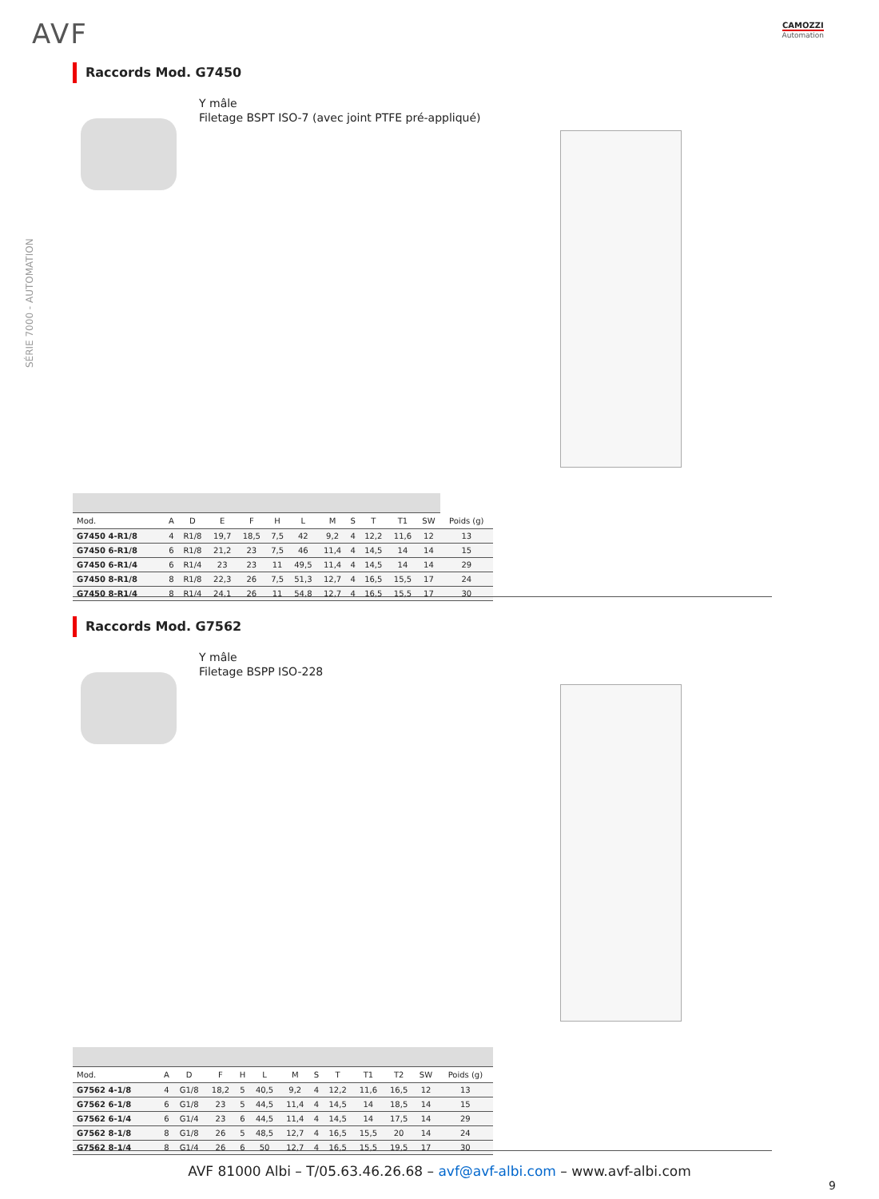AVF CAMOZZI
Automation
SÉRIE 7000 - AUTOMATION
Raccords Mod. G7450
Y mâle
Filetage BSPT ISO-7 (avec joint PTFE pré-appliqué)
| Mod. | A | D | E | F | H | L | M | S | T | T1 | SW | Poids (g) |
| --- | --- | --- | --- | --- | --- | --- | --- | --- | --- | --- | --- | --- |
| G7450 4-R1/8 | 4 | R1/8 | 19,7 | 18,5 | 7,5 | 42 | 9,2 | 4 | 12,2 | 11,6 | 12 | 13 |
| G7450 6-R1/8 | 6 | R1/8 | 21,2 | 23 | 7,5 | 46 | 11,4 | 4 | 14,5 | 14 | 14 | 15 |
| G7450 6-R1/4 | 6 | R1/4 | 23 | 23 | 11 | 49,5 | 11,4 | 4 | 14,5 | 14 | 14 | 29 |
| G7450 8-R1/8 | 8 | R1/8 | 22,3 | 26 | 7,5 | 51,3 | 12,7 | 4 | 16,5 | 15,5 | 17 | 24 |
| G7450 8-R1/4 | 8 | R1/4 | 24,1 | 26 | 11 | 54,8 | 12,7 | 4 | 16,5 | 15,5 | 17 | 30 |
Raccords Mod. G7562
Y mâle
Filetage BSPP ISO-228
| Mod. | A | D | F | H | L | M | S | T | T1 | T2 | SW | Poids (g) |
| --- | --- | --- | --- | --- | --- | --- | --- | --- | --- | --- | --- | --- |
| G7562 4-1/8 | 4 | G1/8 | 18,2 | 5 | 40,5 | 9,2 | 4 | 12,2 | 11,6 | 16,5 | 12 | 13 |
| G7562 6-1/8 | 6 | G1/8 | 23 | 5 | 44,5 | 11,4 | 4 | 14,5 | 14 | 18,5 | 14 | 15 |
| G7562 6-1/4 | 6 | G1/4 | 23 | 6 | 44,5 | 11,4 | 4 | 14,5 | 14 | 17,5 | 14 | 29 |
| G7562 8-1/8 | 8 | G1/8 | 26 | 5 | 48,5 | 12,7 | 4 | 16,5 | 15,5 | 20 | 14 | 24 |
| G7562 8-1/4 | 8 | G1/4 | 26 | 6 | 50 | 12,7 | 4 | 16,5 | 15,5 | 19,5 | 17 | 30 |
AVF 81000 Albi – T/05.63.46.26.68 – avf@avf-albi.com – www.avf-albi.com
9